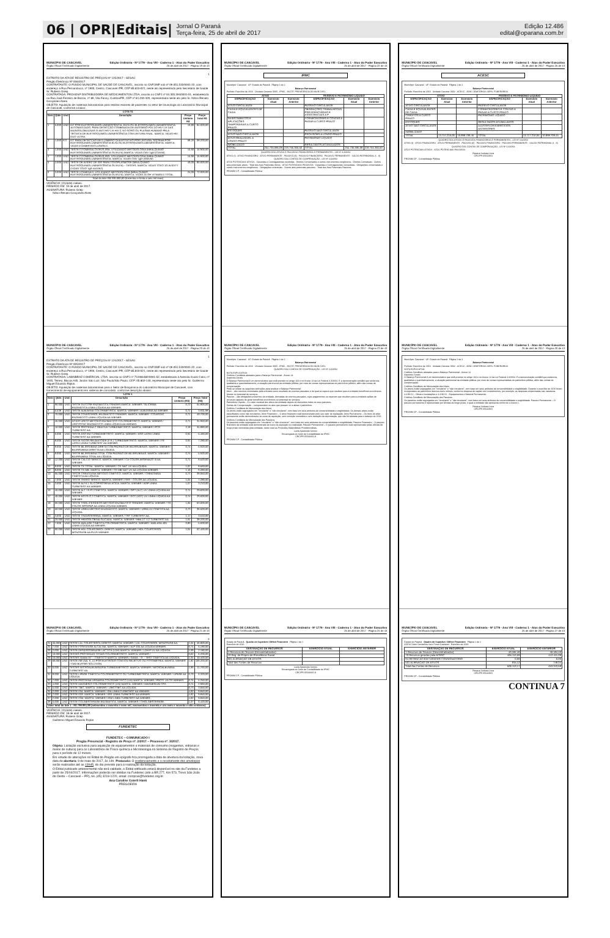06 | OPR|Editais|
Jornal O Paraná
Terça-feira, 25 de abril de 2017
Edição 12.486
edital@oparana.com.br
MUNICÍPIO DE CASCAVEL
Órgão Oficial Certificado Digitalmente
Edição Ordinária - Nº 1779 - Ano VIII - Caderno 1 - Atos do Poder Executivo
25 de abril de 2017 - Página 19 de 43
1
EXTRATO DA ATA DE REGISTRO DE PREÇOS Nº 125/2017 - SESAU
Pregão Eletrônico Nº 006/2017
CONTRATANTE: O FUNDO MUNICIPAL DE SAÚDE DE CASCAVEL, inscrito no CNPJ/MF sob nº 09.051.532/0001-22, com endereço à Rua Pernambuco, nº 1900, Centro, Cascavel /PR, CEP 85.810-021, neste ato representado pelo Secretário de Saúde Sr. Rubens Griep.
CONTRATADA: PROHOSP DISTRIBUIDORA DE MEDICAMENTOS LTDA, inscrita no CNPJ nº 04.355.394/0001-51, estabelecida na Rua José Ferreiro de Barros, nº 89, Vila Fanny, Curitiba/PR, CEP nº 81.030-320, representada neste ato pelo Sr. Nilton Renato Gonçalves Alves.
OBJETO: Aquisição de materiais laboratoriais para realizar exames de pacientes no setor de Imunologia do Laboratório Municipal de Cascavel, conforme a baixo:
| LOTE 01 | | | | | |
| --- | --- | --- | --- | --- | --- |
| Item | Qtde | Und | Descrição | Preço Unitário R$ | Preço Total R$ |
| 1 | 5.000 | UND | KIT POR ELETROQUIMIOLUMINESCÊNCIA, ELFA OU ELETROQUIMIOLUMINESCÊNCIA AUTOMATIZADO, PARA DETECÇÃO COMBINADA DE ANTÍGENO P24 DO HIV-1 E DAS IMUNOGLOBULINAS G ANTI HIV-1 E HIV-2, NO SORO OU PLASMA HUMANO PELA TÉCNICA DE ELETROQUIMIOLUMINESCÊNCIA COM LEITURA FINAL. MARCA: VIDAS HIV DUO ULTRA. | 16,80 | 84.000,00 |
| 2 | 1.000 | KIT | KIT PARA DETECÇÃO DE D-DÍMERO QUANTITATIVO POR LEITURA, SISTEMA POR ELETROQUIMIOLUMINESCÊNCIA ELFA OU ELETROQUIMIOLUMINESCÊNCIA. MARCA: VIDAS D-DIMER EXCLUSION II. | 68,20 | 68.200,00 |
| 3 | 1.000 | UND | TESTE CITOMEGALOVÍRUS IGM, UTILIZANDO METODOLOGIA (MEIA,QUIMIO ELETROQUIMIOLUMINESCÊNCIA OU ELFA) MARCA: VIDAS CMV 1gM (CMVM). | 15,90 | 15.900,00 |
| 4 | 1.000 | UND | TESTE CITOMEGALOVÍRUS IGG, UTILIZANDO METODOLOGIA (MEIA,QUIMIO ELETROQUIMIOLUMINESCÊNCIA. MARCA: VIDAS CMV 1gG (GMVM) | 15,90 | 15.900,00 |
| 5 | 2.000 | UND | TESTE DE AVIDEZ DE IGG PARA TOXOPLASMOSE (MEIA,QUIMIO ELETROQUIMIOLUMINESCÊNCIA OU ELFA) – TESTES. MARCA: VIDAS TOXO 1G AVIDITY (VIDAS TOXO 1gG AVIDEZ). | 40,00 | 80.000,00 |
| 6 | 3.000 | UND | TESTE VITAMINA D, UTILIZANDO METODOLOGIA (MEIA,QUIMIO ELETROQUIMIOLUMINESCÊNCIA OU ELFA). MARCA: VIDAS 25 OH VITAMIN D TOTAL. | 24,00 | 72.000,00 |
| Total do lote: R$ 336.000,00 (trezentos e trinta e seis mil reais) | | | | | |
VIGÊNCIA: 12(doze) meses.
FIRMADO EM: 19 de abril de 2017.
ASSINATURA: Rubens Griep
Nilton Renato Gonçalves Alves
MUNICÍPIO DE CASCAVEL
Órgão Oficial Certificado Digitalmente
Edição Ordinária - Nº 1779 - Ano VIII - Caderno 1 - Atos do Poder Executivo
25 de abril de 2017 - Página 20 de 43
1
EXTRATO DA ATA DE REGISTRO DE PREÇOS Nº 124/2017 - SESAU
Pregão Eletrônico Nº 005/2017
CONTRATANTE: O FUNDO MUNICIPAL DE SAÚDE DE CASCAVEL, inscrito no CNPJ/MF sob nº 09.051.532/0001-22, com endereço à Rua Pernambuco, nº 1900, Centro, Cascavel /PR, CEP 85.810-021, neste ato representado pelo Secretário de Saúde Sr. Rubens Griep.
CONTRATADA: LABINBRAZ COMERCIAL LTDA, inscrita no CNPJ nº 73.008.682/0001-52, estabelecida à Avenida Guido Caloi, nº 1935, Térreo, Blocos A/B, Jardim São Luiz, São Paulo/São Paulo, CEP: 05.802-140, representada neste ato pelo Sr. Guillermo Miguel Eduardo Rojkin.
OBJETO: Aquisição de materiais laboratoriais para o Setor de Bioquímica do Laboratório Municipal de Cascavel, com fornecimento de equipamento em sistema de comodato, conforme descrição abaixo:
| LOTE 1 | | | | | |
| --- | --- | --- | --- | --- | --- |
| Item | Qtde. | Und. | Descrição | Preço Unitário (R$) | Preço Total (R$) |
| 1 | 90.000 | UND | TESTE GLICOSE ENZIMÁTICA TRINDER.MARCA: WIENER / GLICEMIA ENZIMÁTICA LINEA LÍQUIDA AA WIENER. | 0,72 | 64.800,00 |
| 2 | 5.538 | UND | TESTE ALBUMINA COLORIMÉTRICA. MARCA: WIENER / ALBUMINA AA WIENER. | 0,71 | 3.931,98 |
| 3 | 70.000 | UND | TESTE COLESTEROL ENZIMÁTICO TRINDER. MARCA: WIENER / COLESTAT ENZIMÁTICO LINEA LÍQUIDA AA WIENER. | 0,71 | 49.700,00 |
| 4 | 45.000 | UND | ÁCIDO ÚRICO MÉTODO ENZIMÁTICO COLORIMÉTRICO. MARCA: WIENER / URICOSTAT ENZIMÁTICO LINEA LÍQUIDA AA WIENER. | 0,71 | 31.950,00 |
| 5 | 16.000 | UND | TESTE PROTEÍNA C REATIVA TURBIDIMÉTRICO. MARCA: WIENER / PCR TURBITEST AA. | 2,18 | 34.880,00 |
| 6 | 6.000 | UND | TESTE ASO EM TURBIDIMÉTRICO. MARCA: WIENER / ASO LATEX LINEA TURBITEST AA WIENER. | 0,91 | 5.460,00 |
| 7 | 8.000 | UND | TESTE FATOR REUMATOIDE (F.R.) TURBIDIMÉTRICO. MARCA: WIENER / FR LATEX LINEA TURBITEST AA WIENER. | 0,91 | 7.280,00 |
| 8 | 8.000 | UND | TESTE BILIRRUBINA DIRETA COM PADRÃO DE BILIRRUBINAS. MARCA: WIENER / BILIRRUBINA DIRECTA AA LÍQUIDA. | 0,74 | 5.920,00 |
| 9 | 8.000 | UND | TESTE BILIRRUBINA TOTAL COM PADRÃO DE BILIRRUBINAS. MARCA: WIENER / BILIRRUBINA TOTAL AA LÍQUIDA. | 0,74 | 5.920,00 |
| 10 | 12.000 | UND | TESTE CÁLCIO SÉRICO. MARCA: WIENER / CA-COLOR ARSENAZO III AA WIENER. | 0,71 | 8.520,00 |
| 11 | 8.000 | UND | TESTE CK TOTAL. MARCA: WIENER / CK-NAC UV AA LÍQUIDA. | 1,07 | 8.560,00 |
| 12 | 8.000 | UND | TESTE CK-MB. MARCA: WIENER / CK-MB NAC UV AA LÍQUIDA WIENER. | 1,16 | 9.280,00 |
| 13 | 55.000 | UND | TESTE CREATININA MÉTODO CINÉTICO. MARCA: WIENER / CREATININA CINÉTICA AA LÍQUIDA. | 0,71 | 39.050,00 |
| 14 | 7.000 | UND | TESTE FERRO SÉRICO. MARCA: WIENER / FER – COLOR AA LÍQUIDA. | 1,04 | 7.280,00 |
| 15 | 3.000 | UND | TESTE ALFA 1 GLICOPROTEÍNA ÁCIDA. MARCA: WIENER / AGP LINEA TURBITEST AA WIENER. | 1,07 | 3.210,00 |
| 16 | 40.000 | UND | TESTE ALT / G.P.T.CINÉTICA. MARCA: WIENER / GPT (ALT) UV LINHA LÍQUIDA AA WIENER. | 0,74 | 29.600,00 |
| 17 | 40.000 | UND | TESTE AST/G.O.T.CINÉTICA. MARCA: WIENER / GOT (AST) UV LINEA LÍQUIDA AA WIENER. | 0,74 | 29.600,00 |
| 18 | 60.000 | UND | TESTE TRIGLICERÍDEOS MÉTODO ENZIMÁTICO TRINDER. MARCA: WIENER / TG COLOR GPO/PAP AA LINEA LÍQUIDA WIENER. | 1,05 | 63.000,00 |
| 19 | 50.000 | UND | TESTE URÉIA MÉTODO ENZIMÁTICO. MARCA: WIENER / UREA UV CINÉTICA AA LÍQUIDA. | 0,73 | 36.500,00 |
| 20 | 3.000 | UND | TESTE TRANSFERRINA. MARCA: WIENER / TRF TURBITEST AA. | 1,17 | 3.510,00 |
| 21 | 20.000 | UND | TESTE HEMOGLOBINA GLICADA. MARCA: WIENER / HBA 1C V.2 TURBITEST AA. | 1,91 | 38.200,00 |
| 22 | 7.000 | UND | TESTE AMILASE CINÉTICA COLORIMÉTRICA. MARCA: WIENER / AMILASA 405 LINHA LÍQUIDA AA WIENER. | 0,80 | 5.600,00 |
| 23 | 60.000 | UND | TESTE HDL COLESTEROL DIRETO. MARCA: WIENER / HDL COLESTEROL MONOFASE AA PLUS WIENER. | 1,04 | 62.400,00 |
MUNICÍPIO DE CASCAVEL
Órgão Oficial Certificado Digitalmente
Edição Ordinária - Nº 1779 - Ano VIII - Caderno 1 - Atos do Poder Executivo
25 de abril de 2017 - Página 21 de 43
2
| 24 | 45.000 | UND | TESTE LDL COLESTEROL DIRETO. MARCA: WIENER / LDL COLESTEROL MONOFASE AA. | 1,04 | 46.800,00 |
| 25 | 7.000 | UND | TESTE FOSFATASE ALCALINA. MARCA: WIENER / ALP 405 AA LÍQUIDA WIENER. | 0,74 | 5.180,00 |
| 26 | 2.000 | UND | TESTE DESIDROGENASE LÁCTICA (LDH) MARCA: WIENER / LDH-P UV AA LÍQUIDA. | 1,09 | 2.180,00 |
| 27 | 10.000 | UND | TESTES PROTEÍNAS TOTAIS COLORIMÉTRICO. MARCA: WIENER / | 0,62 | 6.200,00 |
| 28 | 10.000 | UND | TESTES GAMA GT – CINÉTICO MARCA: WIENER / GAMA – G – TEST CINÉTICA AA LÍQUIDA. | 1,04 | 10.400,00 |
| 29 | 60.000 | UND | TESTE ISE (NA, K, LI) POR ELETRODO COM ÍON SELETIVO OU FOTOMETRIA. MARCA: WIENER / CMD BUFFER SOLUTION. | 1,82 | 109.200,00 |
| 30 | 6.000 | UND | TESTES MICROALBUMINÚRIA TURBIDIMÉTRICO. MARCA: WIENER / MICROALBUMINA TURBITEST AA. | 1,96 | 11.760,00 |
| 31 | 8.000 | UND | TESTE LIPASE CINÉTICA COLORIMÉTRICO OU TURBIDIMÉTRICA. MARCA: WIENER / LIPASE AA LÍQUIDA. | 0,79 | 6.320,00 |
| 32 | 7.000 | UND | TESTE PROTEÍNA URINÁRIA COLORIMÉTRICO (UN) MARCA: WIENER / PROTI U/LCR WIENER. | 0,75 | 5.250,00 |
| 33 | 4.000 | UND | TESTE MAGNÉSIO COLORIMÉTRICO (UN) MARCA: WIENER / MAGNESIUM CPZ. | 0,74 | 2.960,00 |
| 34 | 5.000 | UND | TESTE TIBC. MARCA: WIENER / UIBC/TIBC AA LÍQUIDA. | 0,73 | 3.650,00 |
| 35 | 2.000 | UND | TESTE IGA. MARCA: WIENER / IGA LINEA TURBITEST AA WIENER. | 4,92 | 9.840,00 |
| 36 | 2.000 | UND | TESTE IGG. MARCA: WIENER / IGG LINEA TURBITEST AA WIENER. | 4,92 | 9.840,00 |
| 37 | 2.000 | UND | TESTE IGM. MARCA: WIENER / IGM LINEA TURBITEST AA WIENER. | 4,92 | 9.840,00 |
| 38 | 6.000 | UND | TESTE COLINESTERASE ENZIMÁTICA. MARCA: WIENER / CHOLINESTERASE. | 1,07 | 6.420,00 |
| Valor total do lote 1 - R$ 799.991,98 (setecentos e noventa e nove mil, novecentos e noventa e um reais e noventa e oito centavos) | | | | | |
VIGÊNCIA: 12(doze) meses.
FIRMADO EM: 18 de abril de 2017.
ASSINATURA: Rubens Griep
Guillermo Miguel Eduardo Rojkin
FUNDETEC
FUNDETEC – COMUNICADO I
Pregão Presencial - Registro de Preço nº. 2/2017 – Processo nº. 3/2017.
Objeto: Licitação exclusiva para aquisição de equipamentos e materiais de consumo (reagentes, vidrarias e meios de cultura) para os Laboratórios de Físico-química e Microbiologia no Sistema de Registro de Preços para o período de 12 meses.
Em virtude de alterações no Edital do Pregão em epígrafe fica prorrogada a data de abertura da licitação, nova data de abertura: 9 de maio de 2017, às 14h. Protocolo: O credenciamento e o recebimento dos envelopes serão realizados até as 13h45, do dia previsto para a realização da licitação.
O Edital publicado anteriormente não terá validade, o Edital retificado estará disponível no site da Fundetec a partir de 25/04/2017. Informações poderão ser obtidas na Fundetec (sito a BR 277, Km 573, Trevo São João do Oeste – Cascavel – PR), tel. (45) 3218-1220, email: compras@fundetec.org.br.
Ana Caroline Coterli Hank
PREGOEIRA
MUNICÍPIO DE CASCAVEL
Órgão Oficial Certificado Digitalmente
Edição Ordinária - Nº 1779 - Ano VIII - Caderno 1 - Atos do Poder Executivo
25 de abril de 2017 - Página 22 de 43
IPMC
Município: Cascavel UF: Estado do Paraná Página 1 de 2
Balanço Patrimonial
Período: Exercício de 2016 Unidade Gestora: 0005 - IPMC - INSTIT. PREVIDENCIA DO MUN CVEL
| ATIVO | | | PASSIVO E PATRIMÔNIO LÍQUIDO | | |
| --- | --- | --- | --- | --- | --- |
| ESPECIFICAÇÃO | Exercício Atual | Exercício Anterior | ESPECIFICAÇÃO | Exercício Atual | Exercício Anterior |
| ATIVO CIRCULANTE | | | PASSIVO CIRCULANTE | | |
| CAIXA E EQUIVALENTES DE CAIXA | | | OBRIGAÇÕES TRABALHISTAS, PREVIDENCIÁRIAS E ASSISTENCIAIS A P | | |
| INVESTIMENTOS E APLICAÇÕES TEMPORÁRIAS A CURTO PRAZO | | | FORNECEDORES E CONTAS A PAGAR A CURTO PRAZO | | |
| ESTOQUES | | | PASSIVO NÃO CIRCULANTE | | |
| ATIVO NÃO-CIRCULANTE | | | PROVISÕES A LONGO PRAZO | | |
| ATIVO REALIZÁVEL A LONGO PRAZO | | | PATRIMÔNIO LÍQUIDO | | |
| IMOBILIZADO | | | RESULTADOS ACUMULADOS | | |
| TOTAL | 254.735.685,08 | 219.755.366,50 | TOTAL | 254.735.685,08 | 219.755.366,50 |
QUADRO DOS ATIVOS E PASSIVOS FINANCEIROS E PERMANENTES - LEI Nº 4.320/64
ATIVO (I) · ATIVO FINANCEIRO · ATIVO PERMANENTE · PASSIVO (II) · PASSIVO FINANCEIRO · PASSIVO PERMANENTE · SALDO PATRIMONIAL (I - II)
QUADRO DAS CONTAS DE COMPENSAÇÃO - LEI Nº 4.320/64
ATOS POTENCIAIS ATIVOS · Garantias e Contragarantias recebidas · Direitos Conveniados e outros instrumentos congêneres · Direitos Contratuais · Outros atos potenciais ativos · Total dos Atos Potenciais Ativos · ATOS POTENCIAIS PASSIVOS · Garantias e Contragarantias concedidas · Obrigações conveniadas e outros instrumentos congêneres · Obrigações contratuais · Outros atos potenciais passivos · Total dos Atos Potenciais Passivos
PRONIM CP - Contabilidade Pública
MUNICÍPIO DE CASCAVEL
Órgão Oficial Certificado Digitalmente
Edição Ordinária - Nº 1779 - Ano VIII - Caderno 1 - Atos do Poder Executivo
25 de abril de 2017 - Página 23 de 43
Município: Cascavel UF: Estado do Paraná Página 2 de 2
Balanço Patrimonial
Período: Exercício de 2016 Unidade Gestora: 0005 - IPMC - INSTIT. PREVIDENCIA DO MUN CVEL
QUADRO DAS CONTAS DE COMPENSAÇÃO - LEI Nº 4.320/64
NOTA EXPLICATIVA:
Critérios Contábeis adotados para o Balanço Patrimonial - Anexo 14.
Aspectos Gerais
O Balanço Patrimonial é um demonstrativo que está previsto no artigo 104 e no Anexo 14 da Lei Federal 4.320/64. É a demonstração contábil que evidencia, qualitativa e quantitativamente, a situação patrimonial da entidade pública, por meio de contas representativas do patrimônio público, além das contas de compensação.
Pode-se utilizar as seguintes definições para analisar o Balanço Patrimonial:
Ativo – são recursos controlados pela entidade como resultado de eventos passados e do qual se espera que resultem para a entidade benefícios econômicos futuros ou potencial de serviços.
Passivo – são obrigações presentes da entidade, derivadas de eventos passados, cujos pagamentos se esperam que resultem para a entidade saídas de recursos capazes de gerar benefícios econômicos ou potencial de serviços.
Patrimônio Líquido – é o valor residual dos ativos da entidade depois de deduzidos todos os seus passivos.
Contas de Compensação – compreendem os atos que possam vir a afetar o patrimônio.
Critérios Contábeis de Mensuração dos Ativos
Os ativos estão segregados em "circulante" e "não circulante", com base em seus atributos de conversibilidade e exigibilidade. Os demais ativos estão classificados como não circulantes. Ativo Financeiro – O ativo financeiro está demonstrado pelo seu valor de realização. Ativo Permanente – Os bens do ativo permanente estão demonstrados ao custo de aquisição, sem correção monetária e sem dedução da depreciação, que não foi adotada para o balanço de 2016.
Critérios Contábeis de Mensuração dos Passivos
Os passivos estão segregados em "circulante" e "não circulante", com base em seus atributos de conversibilidade e exigibilidade. Passivo Financeiro – O passivo financeiro da entidade está demonstrado ao custo de aquisição ou realização. Passivo Permanente – O passivo permanente está representado pelas dívidas de longo prazo contraídas pela entidade, neste caso as Provisões Matemáticas Previdenciárias.
Luzia Aparecida Gomes
Encarregada do Setor de Contabilidade do IPMC
CRC/PR 055334/O-9
PRONIM CP - Contabilidade Pública
MUNICÍPIO DE CASCAVEL
Órgão Oficial Certificado Digitalmente
Edição Ordinária - Nº 1779 - Ano VIII - Caderno 1 - Atos do Poder Executivo
25 de abril de 2017 - Página 24 de 43
Estado do Paraná Quadro do Superávit / Déficit Financeiro Página 1 de 1
Exercício de 2016
| DESTINAÇÃO DE RECURSOS | EXERCÍCIO ATUAL | EXERCÍCIO ANTERIOR |
| --- | --- | --- |
| 1 Recursos do Tesouro (Descentralizados) | | |
| 43 Reg. de Próprio de Previdência Social | | |
| 501 ALIENAÇÃO DE ATIVOS | | |
| Total das Fontes de Recursos | | |
Luzia Aparecida Gomes
Encarregada do Setor de Contabilidade do IPMC
CRC/PR 055334/O-9
PRONIM CP - Contabilidade Pública
MUNICÍPIO DE CASCAVEL
Órgão Oficial Certificado Digitalmente
Edição Ordinária - Nº 1779 - Ano VIII - Caderno 1 - Atos do Poder Executivo
25 de abril de 2017 - Página 25 de 43
ACESC
Município: Cascavel UF: Estado do Paraná Página 1 de 2
Balanço Patrimonial
Período: Exercício de 2016 Unidade Gestora: 0002 - ACESC - ADM. CEMITERIOS SERV. FUNERARIOS
| ATIVO | | | PASSIVO E PATRIMÔNIO LÍQUIDO | | |
| --- | --- | --- | --- | --- | --- |
| ESPECIFICAÇÃO | Exercício Atual | Exercício Anterior | ESPECIFICAÇÃO | Exercício Atual | Exercício Anterior |
| ATIVO CIRCULANTE | | | PASSIVO CIRCULANTE | | |
| CAIXA E EQUIVALENTES DE CAIXA | | | FORNECEDORES E CONTAS A PAGAR A CURTO PRAZO | | |
| CRÉDITOS A CURTO PRAZO | | | PATRIMÔNIO LÍQUIDO | | |
| ESTOQUES | | | RESULTADOS ACUMULADOS | | |
| ATIVO NÃO CIRCULANTE | | | AJUSTES DE EXERCÍCIOS ANTERIORES | | |
| IMOBILIZADO | | | | | |
| TOTAL | 13.717.210,06 | 10.898.709,45 | TOTAL | 13.717.210,06 | 10.898.709,45 |
QUADRO DOS ATIVOS E PASSIVOS FINANCEIROS E PERMANENTES - LEI Nº 4.320/64
ATIVO (I) · ATIVO FINANCEIRO · ATIVO PERMANENTE · PASSIVO (II) · PASSIVO FINANCEIRO · PASSIVO PERMANENTE · SALDO PATRIMONIAL (I - II)
QUADRO DAS CONTAS DE COMPENSAÇÃO - LEI Nº 4.320/64
ATOS POTENCIAIS ATIVOS · ATOS POTENCIAIS PASSIVOS
Rosana Sorbara Lima
CRC/PR 056428/O
PRONIM CP - Contabilidade Pública
MUNICÍPIO DE CASCAVEL
Órgão Oficial Certificado Digitalmente
Edição Ordinária - Nº 1779 - Ano VIII - Caderno 1 - Atos do Poder Executivo
25 de abril de 2017 - Página 26 de 43
Município: Cascavel UF: Estado do Paraná Página 2 de 2
Balanço Patrimonial
Período: Exercício de 2016 Unidade Gestora: 0002 - ACESC - ADM. CEMITERIOS SERV. FUNERARIOS
NOTA EXPLICATIVA:
Critérios Contábeis adotados para o Balanço Patrimonial - Anexo 14
Aspectos Gerais
O Balanço Patrimonial é um demonstrativo que está previsto no artigo 104 e no Anexo 14 da Lei Federal 4.320/64. É a demonstração contábil que evidencia, qualitativa e quantitativamente, a situação patrimonial da entidade pública, por meio de contas representativas do patrimônio público, além das contas de compensação.
Critérios Contábeis de Mensuração dos Ativos
Os ativos estão segregados em "circulante" e "não circulante", com base em seus atributos de conversibilidade e exigibilidade. Durante o exercício de 2016 foram incorporados ao patrimônio diversos bens móveis, conforme despesa de capital com investimentos, por exemplo, as despesas empenhadas nas naturezas 4.4.90.51 – Obras e Instalações e 4.4.90.52 - Equipamentos e Material Permanente.
Critérios Contábeis de Mensuração dos Passivos
Os passivos estão segregados em "circulante" e "não circulante", com base em seus atributos de conversibilidade e exigibilidade. Passivo Permanente – O passivo permanente é representado por dívidas de longo prazo, o qual a entidade não apresenta conforme o Anexo 1.
Rosana Sorbara Lima
CRC/PR 056428/O
PRONIM CP - Contabilidade Pública
MUNICÍPIO DE CASCAVEL
Órgão Oficial Certificado Digitalmente
Edição Ordinária - Nº 1779 - Ano VIII - Caderno 1 - Atos do Poder Executivo
25 de abril de 2017 - Página 27 de 43
Estado do Paraná Quadro do Superávit / Déficit Financeiro Página 1 de 1
ACESC Adm Cemiterios Serv Funer Cascavel Exercício de 2016
| DESTINAÇÃO DE RECURSOS | EXERCÍCIO ATUAL | EXERCÍCIO ANTERIOR |
| --- | --- | --- |
| 1 Recursos do Tesouro (Descentralizados) | 40.184,46 | 40.184,46 |
| 70 Recursos gerados pela ACESC | 465.113,59 | 412.411,08 |
| 94 RETENCAO EM CARATER CONSIGNATORIO | 0,00 | 0,00 |
| 501 ALIENAÇÃO DE ATIVOS | 815,12 | 748,04 |
| Total das Fontes de Recursos | 506.113,17 | 453.343,58 |
Rosana Sorbara Lima
CRC/PR 056428/O
PRONIM CP - Contabilidade Pública
CONTINUA 7